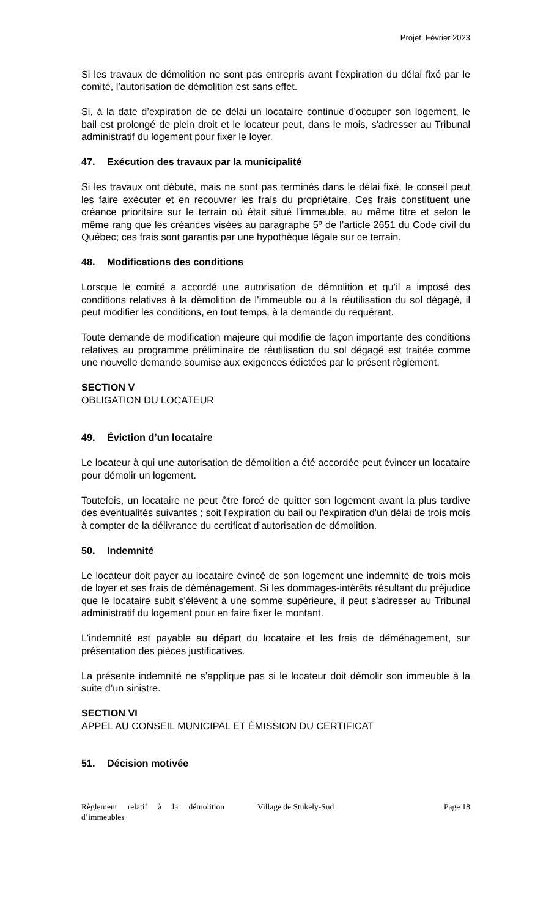Projet, Février 2023
Si les travaux de démolition ne sont pas entrepris avant l'expiration du délai fixé par le comité, l’autorisation de démolition est sans effet.
Si, à la date d’expiration de ce délai un locataire continue d'occuper son logement, le bail est prolongé de plein droit et le locateur peut, dans le mois, s'adresser au Tribunal administratif du logement pour fixer le loyer.
47. Exécution des travaux par la municipalité
Si les travaux ont débuté, mais ne sont pas terminés dans le délai fixé, le conseil peut les faire exécuter et en recouvrer les frais du propriétaire. Ces frais constituent une créance prioritaire sur le terrain où était situé l'immeuble, au même titre et selon le même rang que les créances visées au paragraphe 5º de l’article 2651 du Code civil du Québec; ces frais sont garantis par une hypothèque légale sur ce terrain.
48. Modifications des conditions
Lorsque le comité a accordé une autorisation de démolition et qu’il a imposé des conditions relatives à la démolition de l’immeuble ou à la réutilisation du sol dégagé, il peut modifier les conditions, en tout temps, à la demande du requérant.
Toute demande de modification majeure qui modifie de façon importante des conditions relatives au programme préliminaire de réutilisation du sol dégagé est traitée comme une nouvelle demande soumise aux exigences édictées par le présent règlement.
SECTION V
OBLIGATION DU LOCATEUR
49. Éviction d’un locataire
Le locateur à qui une autorisation de démolition a été accordée peut évincer un locataire pour démolir un logement.
Toutefois, un locataire ne peut être forcé de quitter son logement avant la plus tardive des éventualités suivantes ; soit l'expiration du bail ou l'expiration d'un délai de trois mois à compter de la délivrance du certificat d’autorisation de démolition.
50. Indemnité
Le locateur doit payer au locataire évincé de son logement une indemnité de trois mois de loyer et ses frais de déménagement. Si les dommages-intérêts résultant du préjudice que le locataire subit s'élèvent à une somme supérieure, il peut s'adresser au Tribunal administratif du logement pour en faire fixer le montant.
L'indemnité est payable au départ du locataire et les frais de déménagement, sur présentation des pièces justificatives.
La présente indemnité ne s’applique pas si le locateur doit démolir son immeuble à la suite d’un sinistre.
SECTION VI
APPEL AU CONSEIL MUNICIPAL ET ÉMISSION DU CERTIFICAT
51. Décision motivée
Règlement relatif à la démolition d’immeubles
Village de Stukely-Sud Page 18